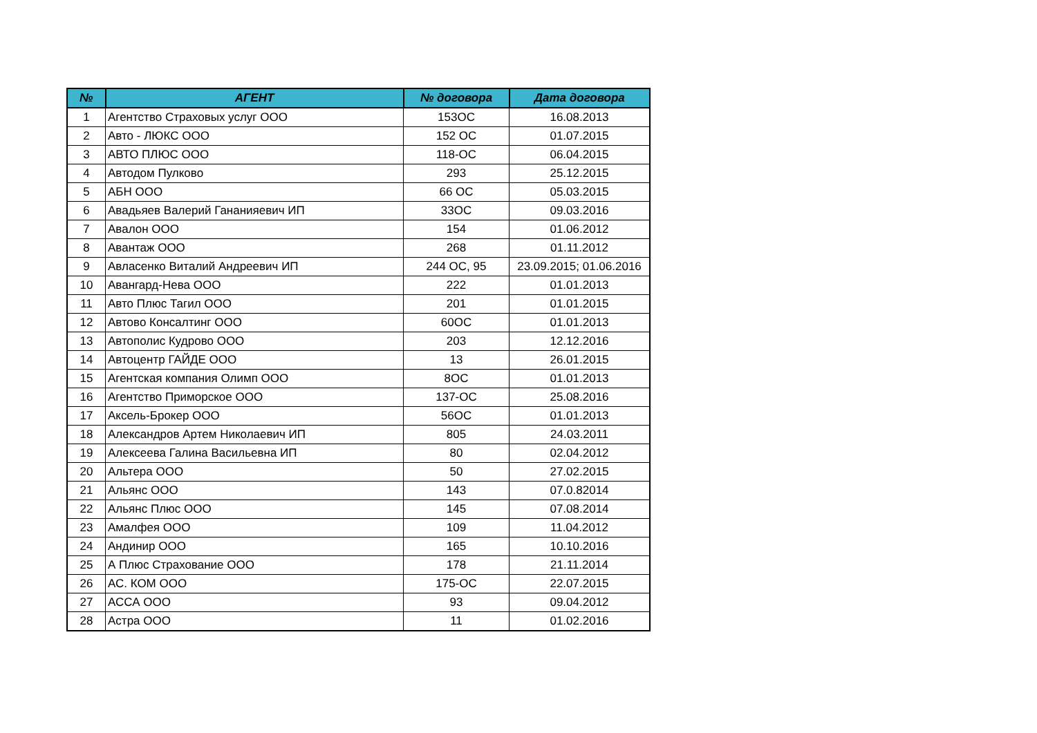| № | АГЕНТ | № договора | Дата договора |
| --- | --- | --- | --- |
| 1 | Агентство Страховых услуг ООО | 153ОС | 16.08.2013 |
| 2 | Авто - ЛЮКС ООО | 152 ОС | 01.07.2015 |
| 3 | АВТО ПЛЮС ООО | 118-ОС | 06.04.2015 |
| 4 | Автодом Пулково | 293 | 25.12.2015 |
| 5 | АБН ООО | 66 ОС | 05.03.2015 |
| 6 | Авадьяев Валерий Гананияевич ИП | 33ОС | 09.03.2016 |
| 7 | Авалон ООО | 154 | 01.06.2012 |
| 8 | Авантаж ООО | 268 | 01.11.2012 |
| 9 | Авласенко Виталий Андреевич ИП | 244 ОС, 95 | 23.09.2015; 01.06.2016 |
| 10 | Авангард-Нева ООО | 222 | 01.01.2013 |
| 11 | Авто Плюс Тагил ООО | 201 | 01.01.2015 |
| 12 | Автово Консалтинг ООО | 60ОС | 01.01.2013 |
| 13 | Автополис Кудрово ООО | 203 | 12.12.2016 |
| 14 | Автоцентр ГАЙДЕ ООО | 13 | 26.01.2015 |
| 15 | Агентская компания Олимп ООО | 8ОС | 01.01.2013 |
| 16 | Агентство Приморское ООО | 137-ОС | 25.08.2016 |
| 17 | Аксель-Брокер ООО | 56ОС | 01.01.2013 |
| 18 | Александров Артем Николаевич ИП | 805 | 24.03.2011 |
| 19 | Алексеева Галина Васильевна ИП | 80 | 02.04.2012 |
| 20 | Альтера ООО | 50 | 27.02.2015 |
| 21 | Альянс ООО | 143 | 07.0.82014 |
| 22 | Альянс Плюс ООО | 145 | 07.08.2014 |
| 23 | Амалфея ООО | 109 | 11.04.2012 |
| 24 | Андинир ООО | 165 | 10.10.2016 |
| 25 | А Плюс Страхование ООО | 178 | 21.11.2014 |
| 26 | АС. КОМ ООО | 175-ОС | 22.07.2015 |
| 27 | АССА ООО | 93 | 09.04.2012 |
| 28 | Астра ООО | 11 | 01.02.2016 |